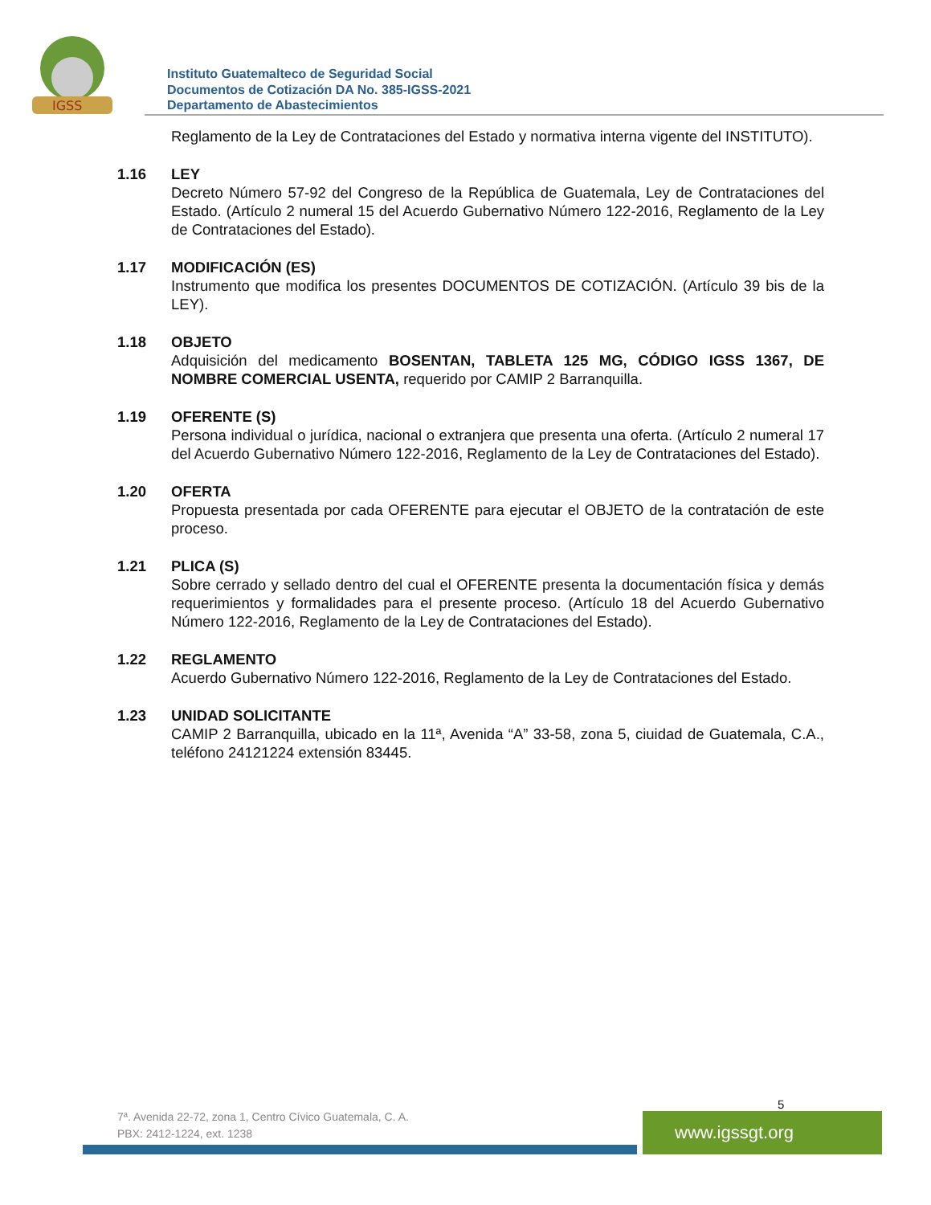IGSS
Instituto Guatemalteco de Seguridad Social
Documentos de Cotización DA No. 385-IGSS-2021
Departamento de Abastecimientos
Reglamento de la Ley de Contrataciones del Estado y normativa interna vigente del INSTITUTO).
1.16 LEY
Decreto Número 57-92 del Congreso de la República de Guatemala, Ley de Contrataciones del Estado. (Artículo 2 numeral 15 del Acuerdo Gubernativo Número 122-2016, Reglamento de la Ley de Contrataciones del Estado).
1.17 MODIFICACIÓN (ES)
Instrumento que modifica los presentes DOCUMENTOS DE COTIZACIÓN. (Artículo 39 bis de la LEY).
1.18 OBJETO
Adquisición del medicamento BOSENTAN, TABLETA 125 MG, CÓDIGO IGSS 1367, DE NOMBRE COMERCIAL USENTA, requerido por CAMIP 2 Barranquilla.
1.19 OFERENTE (S)
Persona individual o jurídica, nacional o extranjera que presenta una oferta. (Artículo 2 numeral 17 del Acuerdo Gubernativo Número 122-2016, Reglamento de la Ley de Contrataciones del Estado).
1.20 OFERTA
Propuesta presentada por cada OFERENTE para ejecutar el OBJETO de la contratación de este proceso.
1.21 PLICA (S)
Sobre cerrado y sellado dentro del cual el OFERENTE presenta la documentación física y demás requerimientos y formalidades para el presente proceso. (Artículo 18 del Acuerdo Gubernativo Número 122-2016, Reglamento de la Ley de Contrataciones del Estado).
1.22 REGLAMENTO
Acuerdo Gubernativo Número 122-2016, Reglamento de la Ley de Contrataciones del Estado.
1.23 UNIDAD SOLICITANTE
CAMIP 2 Barranquilla, ubicado en la 11ª, Avenida “A” 33-58, zona 5, ciuidad de Guatemala, C.A., teléfono 24121224 extensión 83445.
5
7ª. Avenida 22-72, zona 1, Centro Cívico Guatemala, C. A.
PBX: 2412-1224, ext. 1238
www.igssgt.org